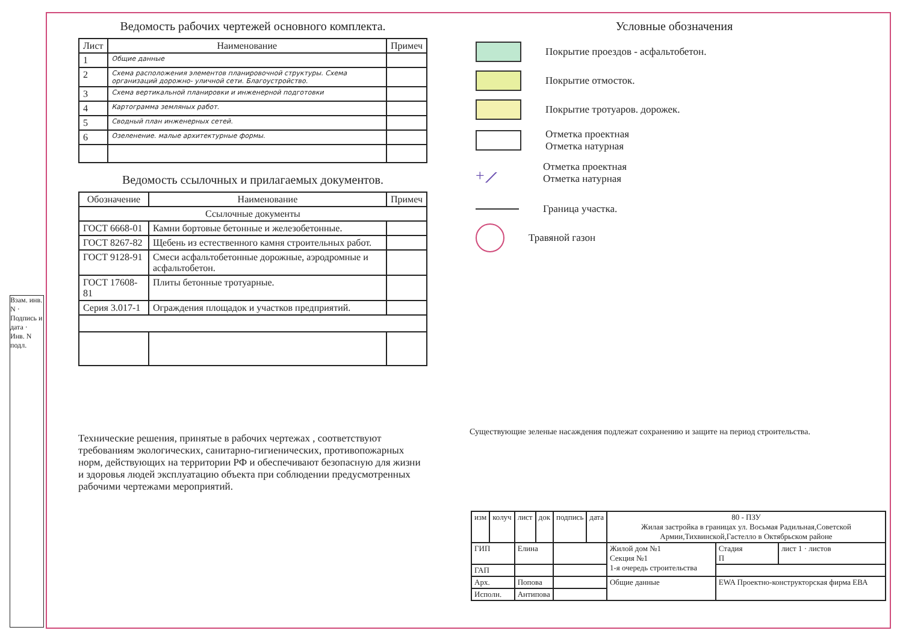Взам. инв. N · Подпись и дата · Инв. N подл.
Ведомость рабочих чертежей основного комплекта.
| Лист | Наименование | Примеч |
| --- | --- | --- |
| 1 | Общие данные | |
| 2 | Схема расположения элементов планировочной структуры. Схема организаций дорожно- уличной сети. Благоустройство. | |
| 3 | Схема вертикальной планировки и инженерной подготовки | |
| 4 | Картограмма земляных работ. | |
| 5 | Сводный план инженерных сетей. | |
| 6 | Озеленение. малые архитектурные формы. | |
Ведомость ссылочных и прилагаемых документов.
| Обозначение | Наименование | Примеч |
| --- | --- | --- |
| Ссылочные документы | | |
| ГОСТ 6668-01 | Камни бортовые бетонные и железобетонные. | |
| ГОСТ 8267-82 | Щебень из естественного камня строительных работ. | |
| ГОСТ 9128-91 | Смеси асфальтобетонные дорожные, аэродромные и асфальтобетон. | |
| ГОСТ 17608-81 | Плиты бетонные тротуарные. | |
| Серия 3.017-1 | Ограждения площадок и участков предприятий. | |
Технические решения, принятые в рабочих чертежах , соответствуют требованиям экологических, санитарно-гигиенических, противопожарных норм, действующих на территории РФ и обеспечивают безопасную для жизни и здоровья людей эксплуатацию объекта при соблюдении предусмотренных рабочими чертежами мероприятий.
Условные обозначения
Покрытие проездов - асфальтобетон.
Покрытие отмосток.
Покрытие тротуаров. дорожек.
Отметка проектная
Отметка натурная
+⟋
Отметка проектная
Отметка натурная
Граница участка.
Травяной газон
Существующие зеленые насаждения подлежат сохранению и защите на период строительства.
| изм | колуч | лист | док | подпись | дата | 80 - ПЗУ Жилая застройка в границах ул. Восьмая Радильная,Советской Армии,Тихвинской,Гастелло в Октябрьском районе | | |
| ГИП | | Елина | | | | Жилой дом №1 Секция №1 1-я очередь строительства | Стадия П | лист 1 · листов |
| ГАП | | | | | | | | |
| Арх. | | Попова | | | | Общие данные | EWA Проектно-конструкторская фирма ЕВА | |
| Исполн. | | Антипова | | | | | | |